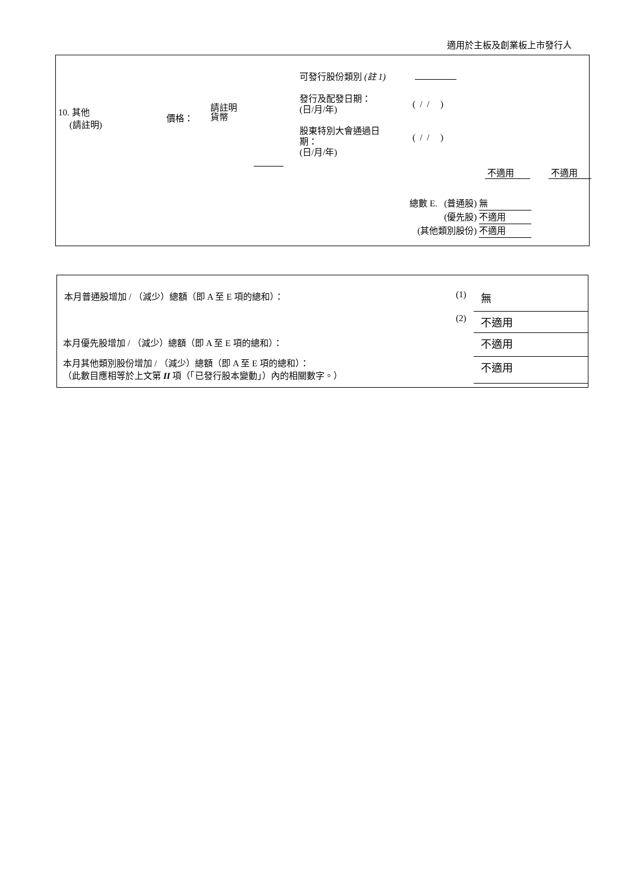適用於主板及創業板上市發行人
10. 其他
(請註明)
價格：
請註明
貨幣
可發行股份類別 (註 1)
發行及配發日期：
(日/月/年)
( / / )
股東特別大會通過日
期：
(日/月/年)
( / / )
不適用 不適用
總數 E. (普通股) 無
(優先股) 不適用
(其他類別股份) 不適用
| 本月普通股增加 / （減少）總額（即 A 至 E 項的總和）： | (1) | 無 |
| | (2) | 不適用 |
| 本月優先股增加 / （減少）總額（即 A 至 E 項的總和）： | | 不適用 |
| 本月其他類別股份增加 / （減少）總額（即 A 至 E 項的總和）： （此數目應相等於上文第 II 項（「已發行股本變動」）內的相關數字。） | | 不適用 |